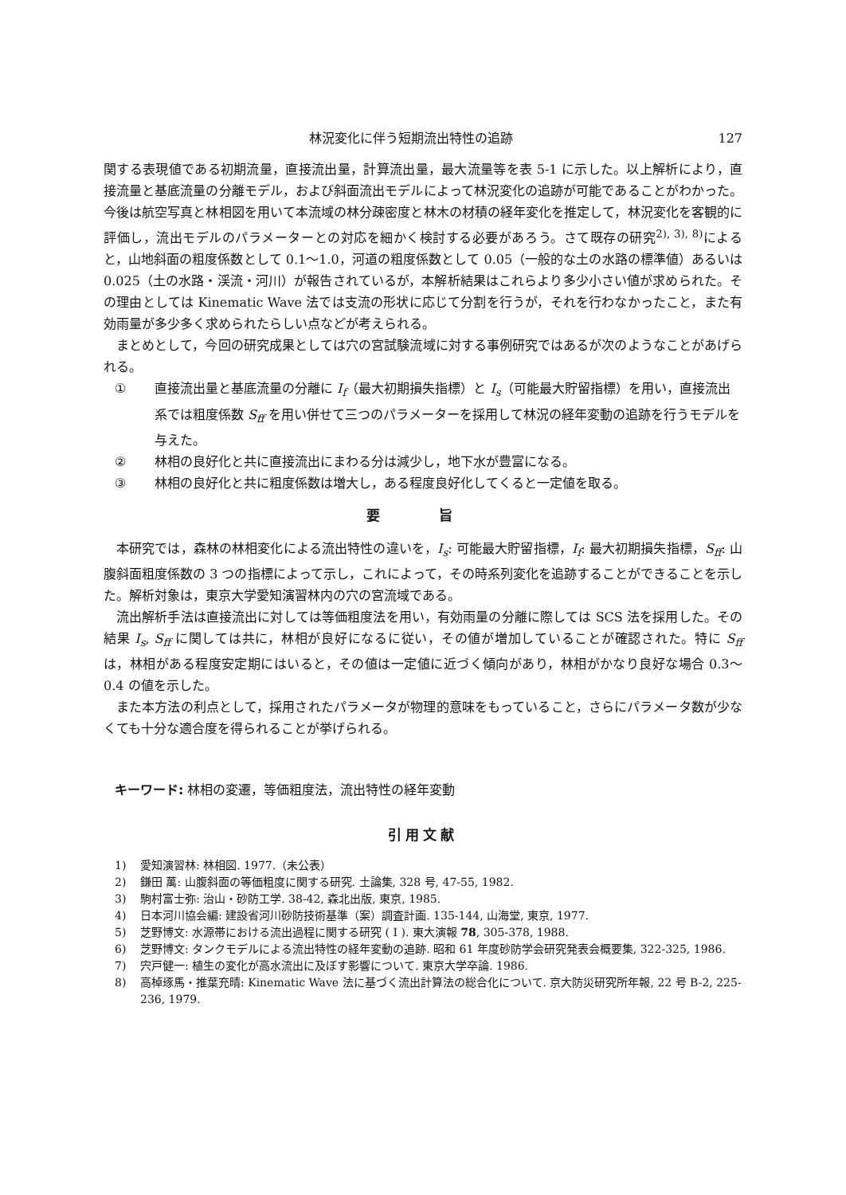林況変化に伴う短期流出特性の追跡 127
関する表現値である初期流量，直接流出量，計算流出量，最大流量等を表 5-1 に示した。以上解析により，直接流量と基底流量の分離モデル，および斜面流出モデルによって林況変化の追跡が可能であることがわかった。今後は航空写真と林相図を用いて本流域の林分疎密度と林木の材積の経年変化を推定して，林況変化を客観的に評価し，流出モデルのパラメーターとの対応を細かく検討する必要があろう。さて既存の研究<sup>2), 3), 8)</sup>によると，山地斜面の粗度係数として 0.1〜1.0，河道の粗度係数として 0.05（一般的な土の水路の標準値）あるいは 0.025（土の水路・渓流・河川）が報告されているが，本解析結果はこれらより多少小さい値が求められた。その理由としては Kinematic Wave 法では支流の形状に応じて分割を行うが，それを行わなかったこと，また有効雨量が多少多く求められたらしい点などが考えられる。
まとめとして，今回の研究成果としては穴の宮試験流域に対する事例研究ではあるが次のようなことがあげられる。
① 直接流出量と基底流量の分離に I<sub>f</sub>（最大初期損失指標）と I<sub>s</sub>（可能最大貯留指標）を用い，直接流出系では粗度係数 S<sub>ff</sub> を用い併せて三つのパラメーターを採用して林況の経年変動の追跡を行うモデルを与えた。
② 林相の良好化と共に直接流出にまわる分は減少し，地下水が豊富になる。
③ 林相の良好化と共に粗度係数は増大し，ある程度良好化してくると一定値を取る。
要 旨
本研究では，森林の林相変化による流出特性の違いを，I<sub>s</sub>: 可能最大貯留指標，I<sub>f</sub>: 最大初期損失指標，S<sub>ff</sub>: 山腹斜面粗度係数の 3 つの指標によって示し，これによって，その時系列変化を追跡することができることを示した。解析対象は，東京大学愛知演習林内の穴の宮流域である。
流出解析手法は直接流出に対しては等価粗度法を用い，有効雨量の分離に際しては SCS 法を採用した。その結果 I<sub>s</sub>, S<sub>ff</sub> に関しては共に，林相が良好になるに従い，その値が増加していることが確認された。特に S<sub>ff</sub> は，林相がある程度安定期にはいると，その値は一定値に近づく傾向があり，林相がかなり良好な場合 0.3〜0.4 の値を示した。
また本方法の利点として，採用されたパラメータが物理的意味をもっていること，さらにパラメータ数が少なくても十分な適合度を得られることが挙げられる。
キーワード: 林相の変遷，等価粗度法，流出特性の経年変動
引用文献
1) 愛知演習林: 林相図. 1977.（未公表）
2) 鎌田 萬: 山腹斜面の等価粗度に関する研究. 土論集, 328 号, 47-55, 1982.
3) 駒村富士弥: 治山・砂防工学. 38-42, 森北出版, 東京, 1985.
4) 日本河川協会編: 建設省河川砂防技術基準（案）調査計画. 135-144, 山海堂, 東京, 1977.
5) 芝野博文: 水源帯における流出過程に関する研究 ( I ). 東大演報 78, 305-378, 1988.
6) 芝野博文: タンクモデルによる流出特性の経年変動の追跡. 昭和 61 年度砂防学会研究発表会概要集, 322-325, 1986.
7) 宍戸健一: 植生の変化が高水流出に及ぼす影響について. 東京大学卒論. 1986.
8) 高棹琢馬・推葉充晴: Kinematic Wave 法に基づく流出計算法の総合化について. 京大防災研究所年報, 22 号 B-2, 225-236, 1979.